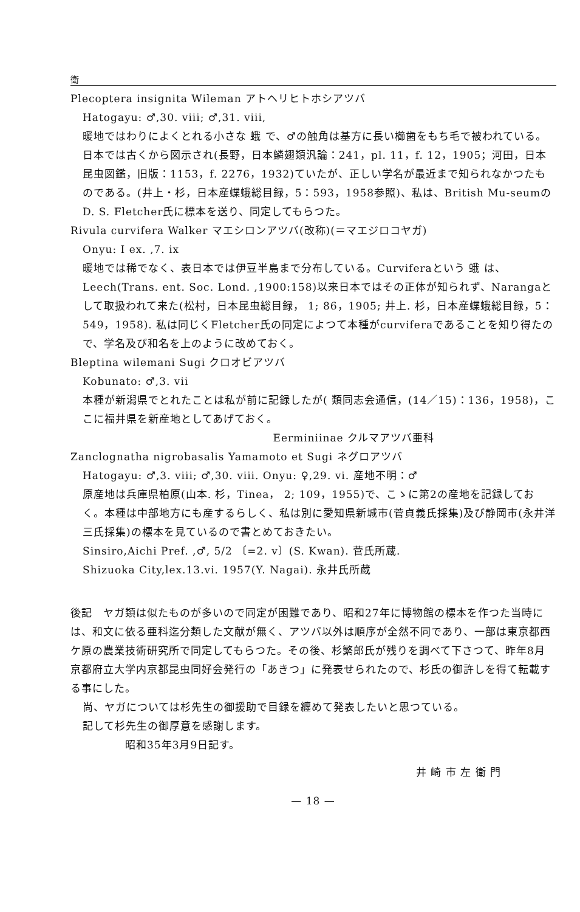衛
Plecoptera insignita Wileman アトヘリヒトホシアツバ
Hatogayu: ♂,30. viii; ♂,31. viii,
暖地ではわりによくとれる小さな 蛾 で、♂の触角は基方に長い櫛歯をもち毛で被われている。日本では古くから図示され(長野，日本鱗翅類汎論：241，pl. 11，f. 12，1905；河田，日本昆虫図鑑，旧版：1153，f. 2276，1932)ていたが、正しい学名が最近まで知られなかつたものである。(井上・杉，日本産蝶蛾総目録，5：593，1958参照)、私は、British Mu-seumのD. S. Fletcher氏に標本を送り、同定してもらつた。
Rivula curvifera Walker マエシロンアツバ(改称)(＝マエジロコヤガ)
Onyu: I ex. ,7. ix
暖地では稀でなく、表日本では伊豆半島まで分布している。Curviferaという 蛾 は、Leech(Trans. ent. Soc. Lond. ,1900:158)以来日本ではその正体が知られず、Narangaとして取扱われて来た(松村，日本昆虫総目録， 1; 86，1905; 井上. 杉，日本産蝶蛾総目録，5： 549，1958). 私は同じくFletcher氏の同定によつて本種がcurviferaであることを知り得たので、学名及び和名を上のように改めておく。
Bleptina wilemani Sugi クロオビアツバ
Kobunato: ♂,3. vii
本種が新潟県でとれたことは私が前に記録したが( 類同志会通信，(14／15)：136，1958)，ここに福井県を新産地としてあげておく。
Eerminiinae クルマアツバ亜科
Zanclognatha nigrobasalis Yamamoto et Sugi ネグロアツバ
Hatogayu: ♂,3. viii; ♂,30. viii. Onyu: ♀,29. vi. 産地不明：♂
原産地は兵庫県柏原(山本. 杉，Tinea， 2; 109，1955)で、こゝに第2の産地を記録しておく。本種は中部地方にも産するらしく、私は別に愛知県新城市(菅貞義氏採集)及び静岡市(永井洋三氏採集)の標本を見ているので書とめておきたい。
Sinsiro,Aichi Pref. ,♂, 5/2 〔=2. v〕(S. Kwan). 菅氏所蔵.
Shizuoka City,lex.13.vi. 1957(Y. Nagai). 永井氏所蔵
後記　ヤガ類は似たものが多いので同定が困難であり、昭和27年に博物館の標本を作つた当時には、和文に依る亜科迄分類した文献が無く、アツバ以外は順序が全然不同であり、一部は東京都西ケ原の農業技術研究所で同定してもらつた。その後、杉繁郎氏が残りを調べて下さつて、昨年8月京都府立大学内京都昆虫同好会発行の「あきつ」に発表せられたので、杉氏の御許しを得て転載する事にした。
尚、ヤガについては杉先生の御援助で目録を纏めて発表したいと思つている。
記して杉先生の御厚意を感謝します。
昭和35年3月9日記す。
井 崎 市 左 衛 門
— 18 —